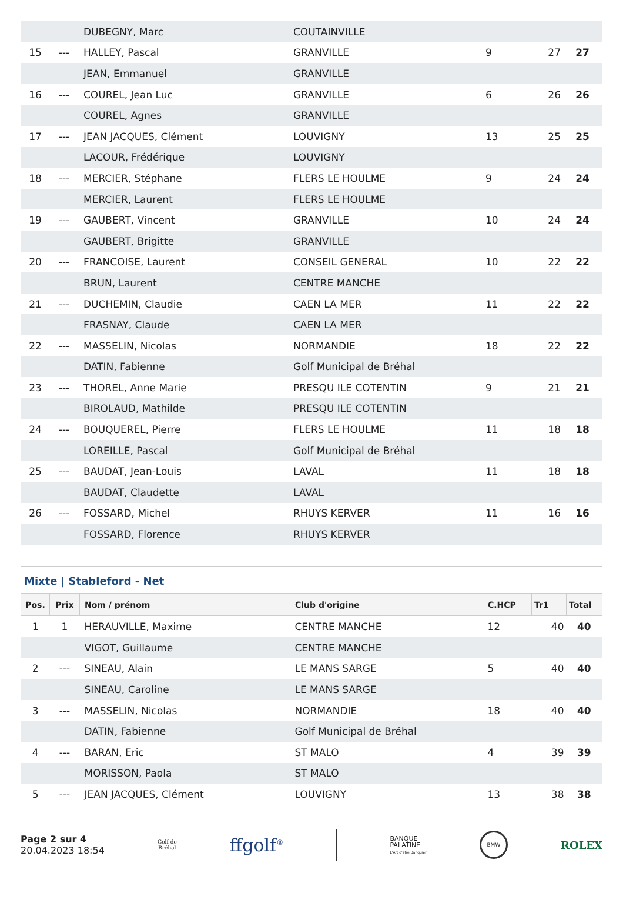| | | DUBEGNY, Marc | COUTAINVILLE | | | |
| 15 | --- | HALLEY, Pascal | GRANVILLE | 9 | 27 | 27 |
| | | JEAN, Emmanuel | GRANVILLE | | | |
| 16 | --- | COUREL, Jean Luc | GRANVILLE | 6 | 26 | 26 |
| | | COUREL, Agnes | GRANVILLE | | | |
| 17 | --- | JEAN JACQUES, Clément | LOUVIGNY | 13 | 25 | 25 |
| | | LACOUR, Frédérique | LOUVIGNY | | | |
| 18 | --- | MERCIER, Stéphane | FLERS LE HOULME | 9 | 24 | 24 |
| | | MERCIER, Laurent | FLERS LE HOULME | | | |
| 19 | --- | GAUBERT, Vincent | GRANVILLE | 10 | 24 | 24 |
| | | GAUBERT, Brigitte | GRANVILLE | | | |
| 20 | --- | FRANCOISE, Laurent | CONSEIL GENERAL | 10 | 22 | 22 |
| | | BRUN, Laurent | CENTRE MANCHE | | | |
| 21 | --- | DUCHEMIN, Claudie | CAEN LA MER | 11 | 22 | 22 |
| | | FRASNAY, Claude | CAEN LA MER | | | |
| 22 | --- | MASSELIN, Nicolas | NORMANDIE | 18 | 22 | 22 |
| | | DATIN, Fabienne | Golf Municipal de Bréhal | | | |
| 23 | --- | THOREL, Anne Marie | PRESQU ILE COTENTIN | 9 | 21 | 21 |
| | | BIROLAUD, Mathilde | PRESQU ILE COTENTIN | | | |
| 24 | --- | BOUQUEREL, Pierre | FLERS LE HOULME | 11 | 18 | 18 |
| | | LOREILLE, Pascal | Golf Municipal de Bréhal | | | |
| 25 | --- | BAUDAT, Jean-Louis | LAVAL | 11 | 18 | 18 |
| | | BAUDAT, Claudette | LAVAL | | | |
| 26 | --- | FOSSARD, Michel | RHUYS KERVER | 11 | 16 | 16 |
| | | FOSSARD, Florence | RHUYS KERVER | | | |
Mixte | Stableford - Net
| Pos. | Prix | Nom / prénom | Club d'origine | C.HCP | Tr1 | Total |
| --- | --- | --- | --- | --- | --- | --- |
| 1 | 1 | HERAUVILLE, Maxime | CENTRE MANCHE | 12 | 40 | 40 |
| | | VIGOT, Guillaume | CENTRE MANCHE | | | |
| 2 | --- | SINEAU, Alain | LE MANS SARGE | 5 | 40 | 40 |
| | | SINEAU, Caroline | LE MANS SARGE | | | |
| 3 | --- | MASSELIN, Nicolas | NORMANDIE | 18 | 40 | 40 |
| | | DATIN, Fabienne | Golf Municipal de Bréhal | | | |
| 4 | --- | BARAN, Eric | ST MALO | 4 | 39 | 39 |
| | | MORISSON, Paola | ST MALO | | | |
| 5 | --- | JEAN JACQUES, Clément | LOUVIGNY | 13 | 38 | 38 |
Page 2 sur 4
20.04.2023 18:54
Golf de
Bréhal
ffgolf<sup>®</sup>
BANQUE
PALATINE
L'Art d'être Banquier
BMW
ROLEX